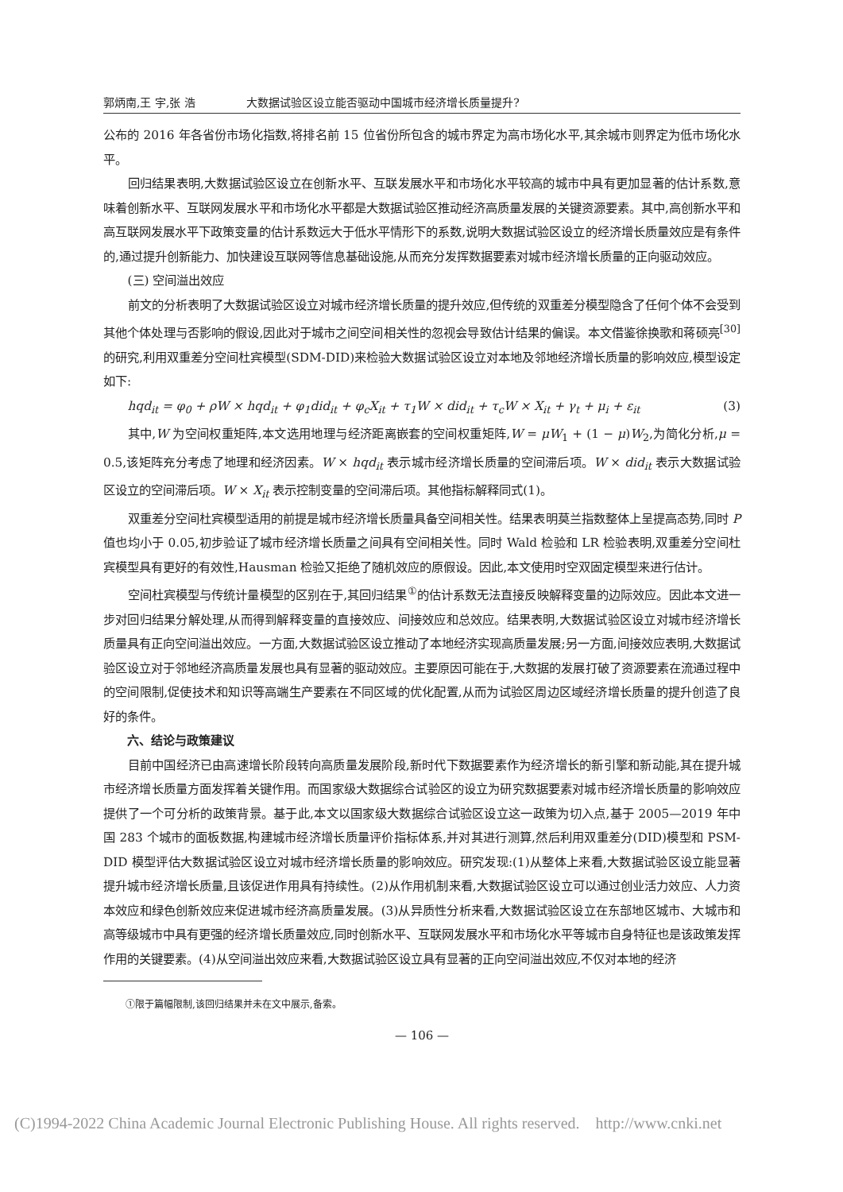郭炳南,王 宇,张 浩 大数据试验区设立能否驱动中国城市经济增长质量提升?
公布的 2016 年各省份市场化指数,将排名前 15 位省份所包含的城市界定为高市场化水平,其余城市则界定为低市场化水平。
回归结果表明,大数据试验区设立在创新水平、互联发展水平和市场化水平较高的城市中具有更加显著的估计系数,意味着创新水平、互联网发展水平和市场化水平都是大数据试验区推动经济高质量发展的关键资源要素。其中,高创新水平和高互联网发展水平下政策变量的估计系数远大于低水平情形下的系数,说明大数据试验区设立的经济增长质量效应是有条件的,通过提升创新能力、加快建设互联网等信息基础设施,从而充分发挥数据要素对城市经济增长质量的正向驱动效应。
(三) 空间溢出效应
前文的分析表明了大数据试验区设立对城市经济增长质量的提升效应,但传统的双重差分模型隐含了任何个体不会受到其他个体处理与否影响的假设,因此对于城市之间空间相关性的忽视会导致估计结果的偏误。本文借鉴徐换歌和蒋硕亮<sup>[30]</sup>的研究,利用双重差分空间杜宾模型(SDM-DID)来检验大数据试验区设立对本地及邻地经济增长质量的影响效应,模型设定如下:
hqd<sub>it</sub> = φ<sub>0</sub> + ρW × hqd<sub>it</sub> + φ<sub>1</sub>did<sub>it</sub> + φ<sub>c</sub>X<sub>it</sub> + τ<sub>1</sub>W × did<sub>it</sub> + τ<sub>c</sub>W × X<sub>it</sub> + γ<sub>t</sub> + μ<sub>i</sub> + ε<sub>it</sub> (3)
其中,W 为空间权重矩阵,本文选用地理与经济距离嵌套的空间权重矩阵,W = μW<sub>1</sub> + (1 − μ)W<sub>2</sub>,为简化分析,μ = 0.5,该矩阵充分考虑了地理和经济因素。W × hqd<sub>it</sub> 表示城市经济增长质量的空间滞后项。W × did<sub>it</sub> 表示大数据试验区设立的空间滞后项。W × X<sub>it</sub> 表示控制变量的空间滞后项。其他指标解释同式(1)。
双重差分空间杜宾模型适用的前提是城市经济增长质量具备空间相关性。结果表明莫兰指数整体上呈提高态势,同时 P 值也均小于 0.05,初步验证了城市经济增长质量之间具有空间相关性。同时 Wald 检验和 LR 检验表明,双重差分空间杜宾模型具有更好的有效性,Hausman 检验又拒绝了随机效应的原假设。因此,本文使用时空双固定模型来进行估计。
空间杜宾模型与传统计量模型的区别在于,其回归结果<sup>①</sup>的估计系数无法直接反映解释变量的边际效应。因此本文进一步对回归结果分解处理,从而得到解释变量的直接效应、间接效应和总效应。结果表明,大数据试验区设立对城市经济增长质量具有正向空间溢出效应。一方面,大数据试验区设立推动了本地经济实现高质量发展;另一方面,间接效应表明,大数据试验区设立对于邻地经济高质量发展也具有显著的驱动效应。主要原因可能在于,大数据的发展打破了资源要素在流通过程中的空间限制,促使技术和知识等高端生产要素在不同区域的优化配置,从而为试验区周边区域经济增长质量的提升创造了良好的条件。
六、结论与政策建议
目前中国经济已由高速增长阶段转向高质量发展阶段,新时代下数据要素作为经济增长的新引擎和新动能,其在提升城市经济增长质量方面发挥着关键作用。而国家级大数据综合试验区的设立为研究数据要素对城市经济增长质量的影响效应提供了一个可分析的政策背景。基于此,本文以国家级大数据综合试验区设立这一政策为切入点,基于 2005—2019 年中国 283 个城市的面板数据,构建城市经济增长质量评价指标体系,并对其进行测算,然后利用双重差分(DID)模型和 PSM-DID 模型评估大数据试验区设立对城市经济增长质量的影响效应。研究发现:(1)从整体上来看,大数据试验区设立能显著提升城市经济增长质量,且该促进作用具有持续性。(2)从作用机制来看,大数据试验区设立可以通过创业活力效应、人力资本效应和绿色创新效应来促进城市经济高质量发展。(3)从异质性分析来看,大数据试验区设立在东部地区城市、大城市和高等级城市中具有更强的经济增长质量效应,同时创新水平、互联网发展水平和市场化水平等城市自身特征也是该政策发挥作用的关键要素。(4)从空间溢出效应来看,大数据试验区设立具有显著的正向空间溢出效应,不仅对本地的经济
①限于篇幅限制,该回归结果并未在文中展示,备索。
— 106 —
(C)1994-2022 China Academic Journal Electronic Publishing House. All rights reserved. http://www.cnki.net